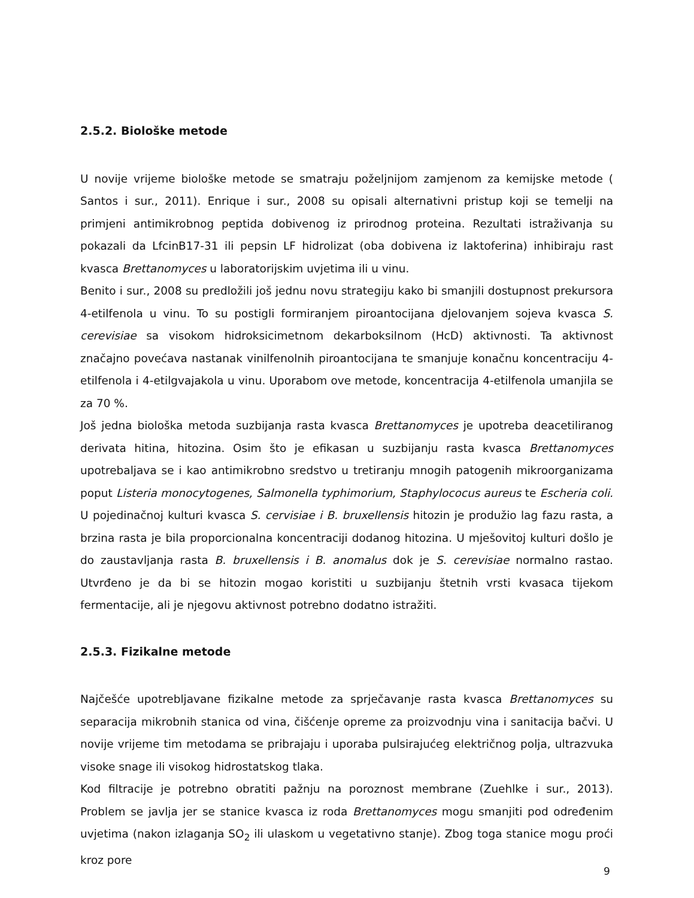2.5.2. Biološke metode
U novije vrijeme biološke metode se smatraju poželjnijom zamjenom za kemijske metode ( Santos i sur., 2011). Enrique i sur., 2008 su opisali alternativni pristup koji se temelji na primjeni antimikrobnog peptida dobivenog iz prirodnog proteina. Rezultati istraživanja su pokazali da LfcinB17-31 ili pepsin LF hidrolizat (oba dobivena iz laktoferina) inhibiraju rast kvasca Brettanomyces u laboratorijskim uvjetima ili u vinu.
Benito i sur., 2008 su predložili još jednu novu strategiju kako bi smanjili dostupnost prekursora 4-etilfenola u vinu. To su postigli formiranjem piroantocijana djelovanjem sojeva kvasca S. cerevisiae sa visokom hidroksicimetnom dekarboksilnom (HcD) aktivnosti. Ta aktivnost značajno povećava nastanak vinilfenolnih piroantocijana te smanjuje konačnu koncentraciju 4-etilfenola i 4-etilgvajakola u vinu. Uporabom ove metode, koncentracija 4-etilfenola umanjila se za 70 %.
Još jedna biološka metoda suzbijanja rasta kvasca Brettanomyces je upotreba deacetiliranog derivata hitina, hitozina. Osim što je efikasan u suzbijanju rasta kvasca Brettanomyces upotrebaljava se i kao antimikrobno sredstvo u tretiranju mnogih patogenih mikroorganizama poput Listeria monocytogenes, Salmonella typhimorium, Staphylococus aureus te Escheria coli. U pojedinačnoj kulturi kvasca S. cervisiae i B. bruxellensis hitozin je produžio lag fazu rasta, a brzina rasta je bila proporcionalna koncentraciji dodanog hitozina. U mješovitoj kulturi došlo je do zaustavljanja rasta B. bruxellensis i B. anomalus dok je S. cerevisiae normalno rastao. Utvrđeno je da bi se hitozin mogao koristiti u suzbijanju štetnih vrsti kvasaca tijekom fermentacije, ali je njegovu aktivnost potrebno dodatno istražiti.
2.5.3. Fizikalne metode
Najčešće upotrebljavane fizikalne metode za sprječavanje rasta kvasca Brettanomyces su separacija mikrobnih stanica od vina, čišćenje opreme za proizvodnju vina i sanitacija bačvi. U novije vrijeme tim metodama se pribrajaju i uporaba pulsirajućeg električnog polja, ultrazvuka visoke snage ili visokog hidrostatskog tlaka.
Kod filtracije je potrebno obratiti pažnju na poroznost membrane (Zuehlke i sur., 2013). Problem se javlja jer se stanice kvasca iz roda Brettanomyces mogu smanjiti pod određenim uvjetima (nakon izlaganja SO<sub>2</sub> ili ulaskom u vegetativno stanje). Zbog toga stanice mogu proći kroz pore
9